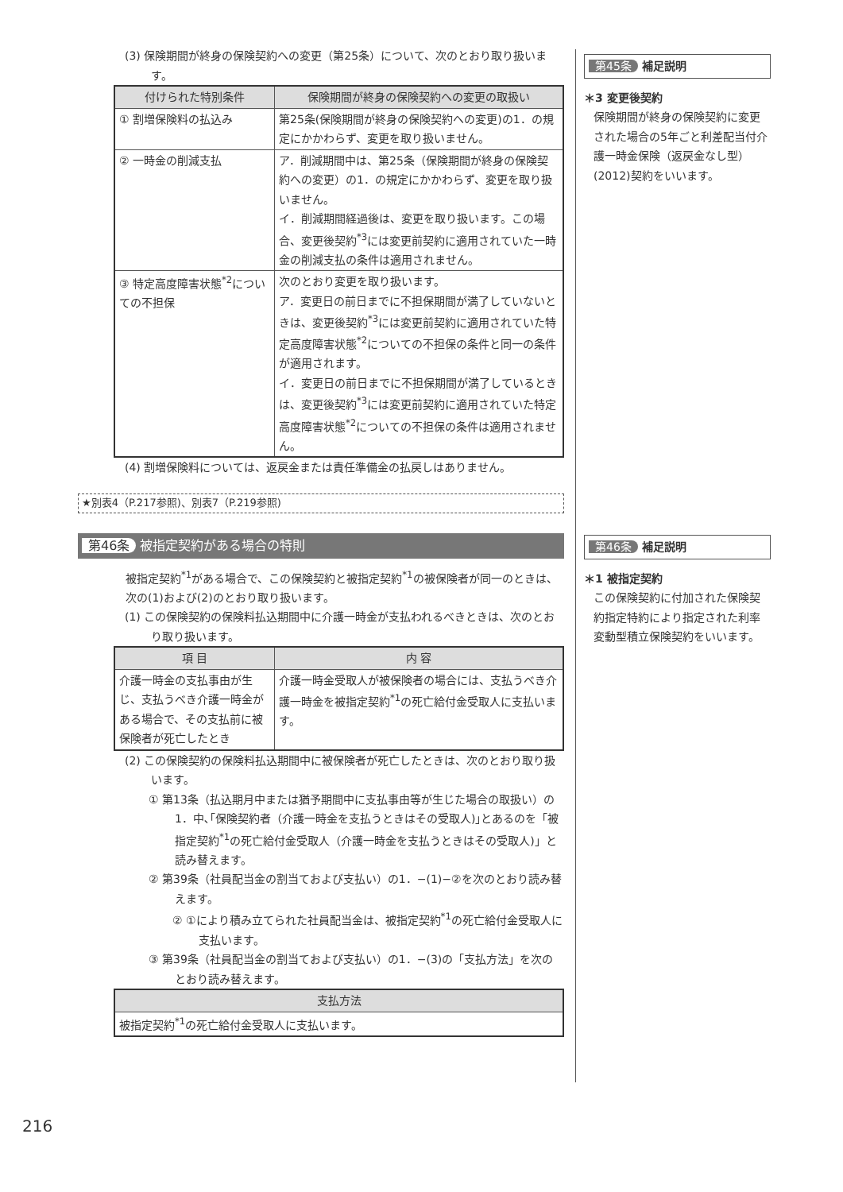(3) 保険期間が終身の保険契約への変更（第25条）について、次のとおり取り扱います。
| 付けられた特別条件 | 保険期間が終身の保険契約への変更の取扱い |
| --- | --- |
| ① 割増保険料の払込み | 第25条(保険期間が終身の保険契約への変更)の1．の規定にかかわらず、変更を取り扱いません。 |
| ② 一時金の削減支払 | ア．削減期間中は、第25条（保険期間が終身の保険契約への変更）の1．の規定にかかわらず、変更を取り扱いません。 イ．削減期間経過後は、変更を取り扱います。この場合、変更後契約<sup>*3</sup>には変更前契約に適用されていた一時金の削減支払の条件は適用されません。 |
| ③ 特定高度障害状態<sup>*2</sup>についての不担保 | 次のとおり変更を取り扱います。 ア．変更日の前日までに不担保期間が満了していないときは、変更後契約<sup>*3</sup>には変更前契約に適用されていた特定高度障害状態<sup>*2</sup>についての不担保の条件と同一の条件が適用されます。 イ．変更日の前日までに不担保期間が満了しているときは、変更後契約<sup>*3</sup>には変更前契約に適用されていた特定高度障害状態<sup>*2</sup>についての不担保の条件は適用されません。 |
(4) 割増保険料については、返戻金または責任準備金の払戻しはありません。
★別表4（P.217参照)、別表7（P.219参照)
第46条 被指定契約がある場合の特則
被指定契約<sup>*1</sup>がある場合で、この保険契約と被指定契約<sup>*1</sup>の被保険者が同一のときは、次の(1)および(2)のとおり取り扱います。
(1) この保険契約の保険料払込期間中に介護一時金が支払われるべきときは、次のとおり取り扱います。
| 項 目 | 内 容 |
| --- | --- |
| 介護一時金の支払事由が生じ、支払うべき介護一時金がある場合で、その支払前に被保険者が死亡したとき | 介護一時金受取人が被保険者の場合には、支払うべき介護一時金を被指定契約<sup>*1</sup>の死亡給付金受取人に支払います。 |
(2) この保険契約の保険料払込期間中に被保険者が死亡したときは、次のとおり取り扱います。
① 第13条（払込期月中または猶予期間中に支払事由等が生じた場合の取扱い）の1．中､｢保険契約者（介護一時金を支払うときはその受取人)｣とあるのを「被指定契約<sup>*1</sup>の死亡給付金受取人（介護一時金を支払うときはその受取人)」と読み替えます。
② 第39条（社員配当金の割当ておよび支払い）の1．−(1)−②を次のとおり読み替えます。
② ①により積み立てられた社員配当金は、被指定契約<sup>*1</sup>の死亡給付金受取人に支払います。
③ 第39条（社員配当金の割当ておよび支払い）の1．−(3)の「支払方法」を次のとおり読み替えます。
| 支払方法 |
| --- |
| 被指定契約<sup>*1</sup>の死亡給付金受取人に支払います。 |
第45条 補足説明
＊3 変更後契約
保険期間が終身の保険契約に変更された場合の5年ごと利差配当付介護一時金保険（返戻金なし型）(2012)契約をいいます。
第46条 補足説明
＊1 被指定契約
この保険契約に付加された保険契約指定特約により指定された利率変動型積立保険契約をいいます。
216